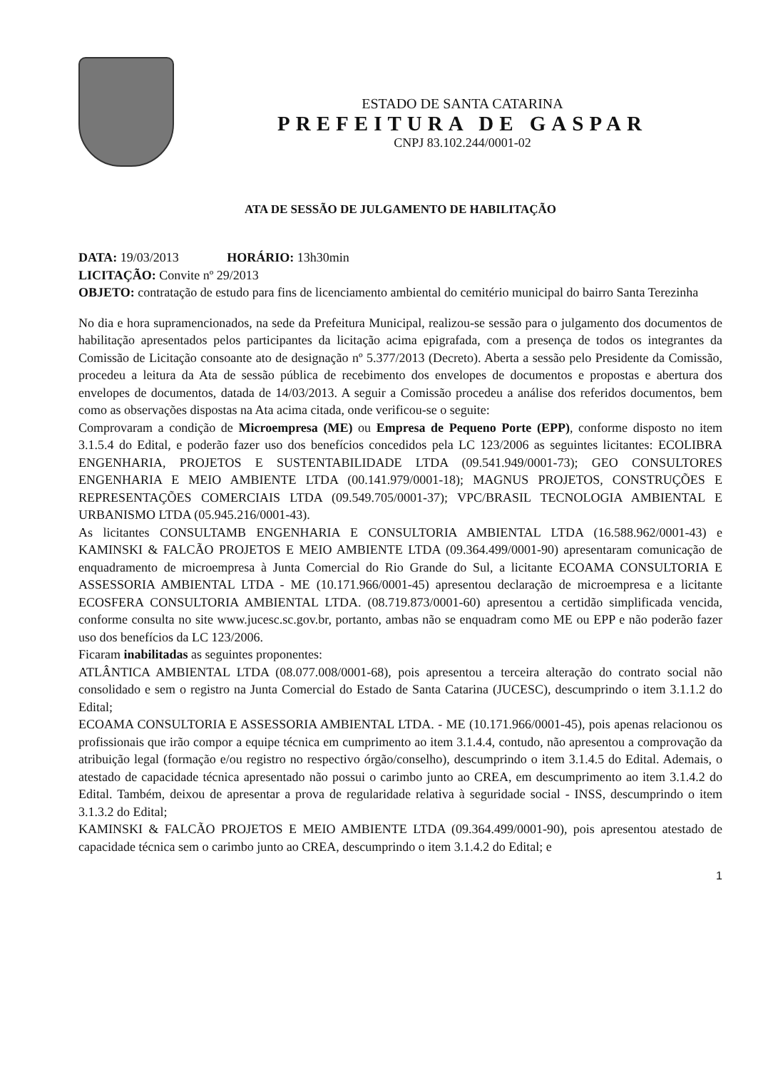ESTADO DE SANTA CATARINA
PREFEITURA DE GASPAR
CNPJ 83.102.244/0001-02
ATA DE SESSÃO DE JULGAMENTO DE HABILITAÇÃO
DATA: 19/03/2013 HORÁRIO: 13h30min
LICITAÇÃO: Convite nº 29/2013
OBJETO: contratação de estudo para fins de licenciamento ambiental do cemitério municipal do bairro Santa Terezinha
No dia e hora supramencionados, na sede da Prefeitura Municipal, realizou-se sessão para o julgamento dos documentos de habilitação apresentados pelos participantes da licitação acima epigrafada, com a presença de todos os integrantes da Comissão de Licitação consoante ato de designação nº 5.377/2013 (Decreto). Aberta a sessão pelo Presidente da Comissão, procedeu a leitura da Ata de sessão pública de recebimento dos envelopes de documentos e propostas e abertura dos envelopes de documentos, datada de 14/03/2013. A seguir a Comissão procedeu a análise dos referidos documentos, bem como as observações dispostas na Ata acima citada, onde verificou-se o seguite:
Comprovaram a condição de Microempresa (ME) ou Empresa de Pequeno Porte (EPP), conforme disposto no item 3.1.5.4 do Edital, e poderão fazer uso dos benefícios concedidos pela LC 123/2006 as seguintes licitantes: ECOLIBRA ENGENHARIA, PROJETOS E SUSTENTABILIDADE LTDA (09.541.949/0001-73); GEO CONSULTORES ENGENHARIA E MEIO AMBIENTE LTDA (00.141.979/0001-18); MAGNUS PROJETOS, CONSTRUÇÕES E REPRESENTAÇÕES COMERCIAIS LTDA (09.549.705/0001-37); VPC/BRASIL TECNOLOGIA AMBIENTAL E URBANISMO LTDA (05.945.216/0001-43).
As licitantes CONSULTAMB ENGENHARIA E CONSULTORIA AMBIENTAL LTDA (16.588.962/0001-43) e KAMINSKI & FALCÃO PROJETOS E MEIO AMBIENTE LTDA (09.364.499/0001-90) apresentaram comunicação de enquadramento de microempresa à Junta Comercial do Rio Grande do Sul, a licitante ECOAMA CONSULTORIA E ASSESSORIA AMBIENTAL LTDA - ME (10.171.966/0001-45) apresentou declaração de microempresa e a licitante ECOSFERA CONSULTORIA AMBIENTAL LTDA. (08.719.873/0001-60) apresentou a certidão simplificada vencida, conforme consulta no site www.jucesc.sc.gov.br, portanto, ambas não se enquadram como ME ou EPP e não poderão fazer uso dos benefícios da LC 123/2006.
Ficaram inabilitadas as seguintes proponentes:
ATLÂNTICA AMBIENTAL LTDA (08.077.008/0001-68), pois apresentou a terceira alteração do contrato social não consolidado e sem o registro na Junta Comercial do Estado de Santa Catarina (JUCESC), descumprindo o item 3.1.1.2 do Edital;
ECOAMA CONSULTORIA E ASSESSORIA AMBIENTAL LTDA. - ME (10.171.966/0001-45), pois apenas relacionou os profissionais que irão compor a equipe técnica em cumprimento ao item 3.1.4.4, contudo, não apresentou a comprovação da atribuição legal (formação e/ou registro no respectivo órgão/conselho), descumprindo o item 3.1.4.5 do Edital. Ademais, o atestado de capacidade técnica apresentado não possui o carimbo junto ao CREA, em descumprimento ao item 3.1.4.2 do Edital. Também, deixou de apresentar a prova de regularidade relativa à seguridade social - INSS, descumprindo o item 3.1.3.2 do Edital;
KAMINSKI & FALCÃO PROJETOS E MEIO AMBIENTE LTDA (09.364.499/0001-90), pois apresentou atestado de capacidade técnica sem o carimbo junto ao CREA, descumprindo o item 3.1.4.2 do Edital; e
1